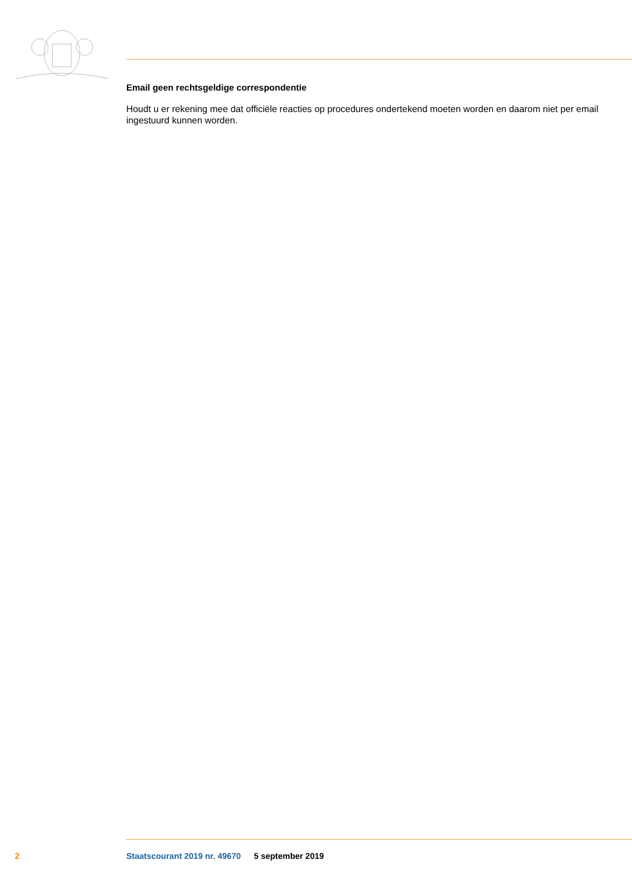Email geen rechtsgeldige correspondentie
Houdt u er rekening mee dat officiële reacties op procedures ondertekend moeten worden en daarom niet per email ingestuurd kunnen worden.
2 Staatscourant 2019 nr. 49670 5 september 2019